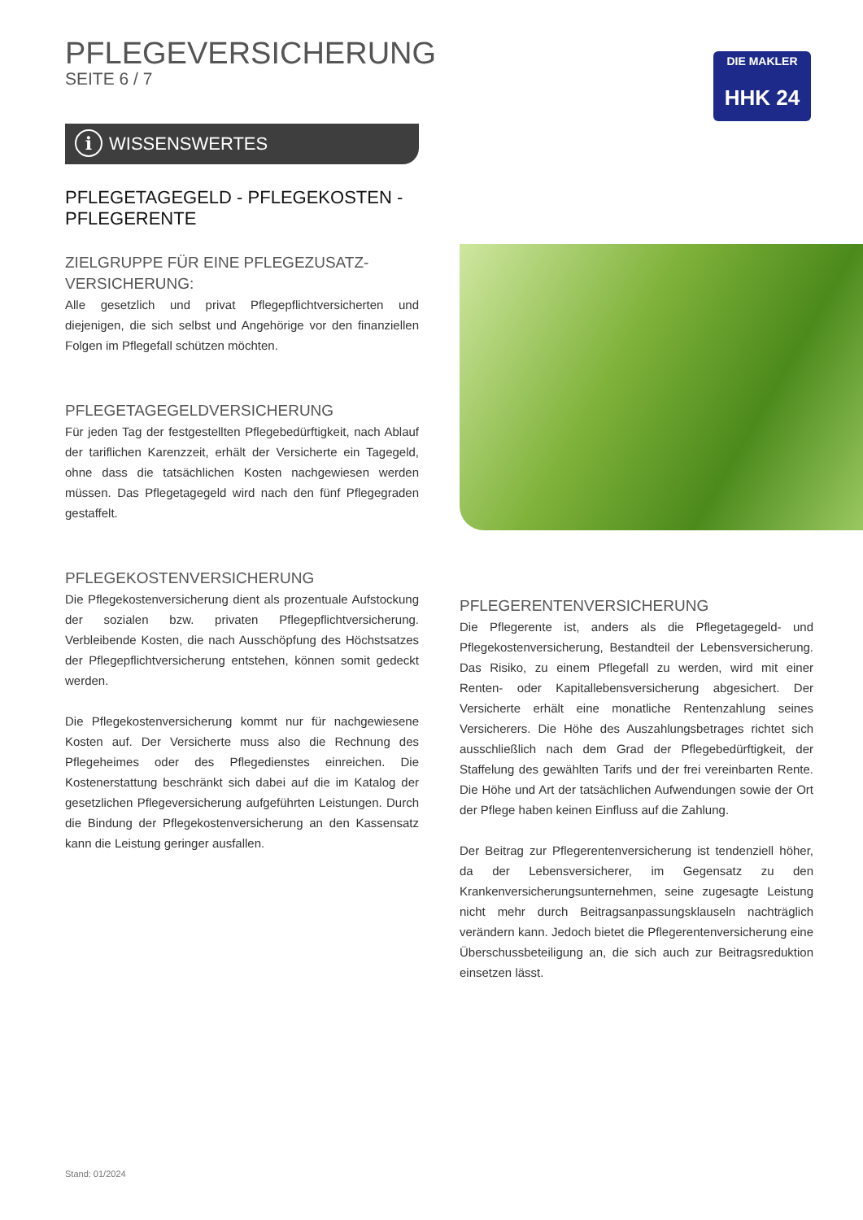PFLEGEVERSICHERUNG
SEITE 6 / 7
DIE MAKLER
HHK 24
i WISSENSWERTES
PFLEGETAGEGELD - PFLEGEKOSTEN -
PFLEGERENTE
ZIELGRUPPE FÜR EINE PFLEGEZUSATZ-
VERSICHERUNG:
Alle gesetzlich und privat Pflegepflichtversicherten und diejenigen, die sich selbst und Angehörige vor den finanziellen Folgen im Pflegefall schützen möchten.
PFLEGETAGEGELDVERSICHERUNG
Für jeden Tag der festgestellten Pflegebedürftigkeit, nach Ablauf der tariflichen Karenzzeit, erhält der Versicherte ein Tagegeld, ohne dass die tatsächlichen Kosten nachgewiesen werden müssen. Das Pflegetagegeld wird nach den fünf Pflegegraden gestaffelt.
PFLEGEKOSTENVERSICHERUNG
Die Pflegekostenversicherung dient als prozentuale Aufstockung der sozialen bzw. privaten Pflegepflichtversicherung. Verbleibende Kosten, die nach Ausschöpfung des Höchstsatzes der Pflegepflichtversicherung entstehen, können somit gedeckt werden.
Die Pflegekostenversicherung kommt nur für nachgewiesene Kosten auf. Der Versicherte muss also die Rechnung des Pflegeheimes oder des Pflegedienstes einreichen. Die Kostenerstattung beschränkt sich dabei auf die im Katalog der gesetzlichen Pflegeversicherung aufgeführten Leistungen. Durch die Bindung der Pflegekostenversicherung an den Kassensatz kann die Leistung geringer ausfallen.
PFLEGERENTENVERSICHERUNG
Die Pflegerente ist, anders als die Pflegetagegeld- und Pflegekostenversicherung, Bestandteil der Lebensversicherung. Das Risiko, zu einem Pflegefall zu werden, wird mit einer Renten- oder Kapitallebensversicherung abgesichert. Der Versicherte erhält eine monatliche Rentenzahlung seines Versicherers. Die Höhe des Auszahlungsbetrages richtet sich ausschließlich nach dem Grad der Pflegebedürftigkeit, der Staffelung des gewählten Tarifs und der frei vereinbarten Rente. Die Höhe und Art der tatsächlichen Aufwendungen sowie der Ort der Pflege haben keinen Einfluss auf die Zahlung.
Der Beitrag zur Pflegerentenversicherung ist tendenziell höher, da der Lebensversicherer, im Gegensatz zu den Krankenversicherungsunternehmen, seine zugesagte Leistung nicht mehr durch Beitragsanpassungsklauseln nachträglich verändern kann. Jedoch bietet die Pflegerentenversicherung eine Überschussbeteiligung an, die sich auch zur Beitragsreduktion einsetzen lässt.
Stand: 01/2024